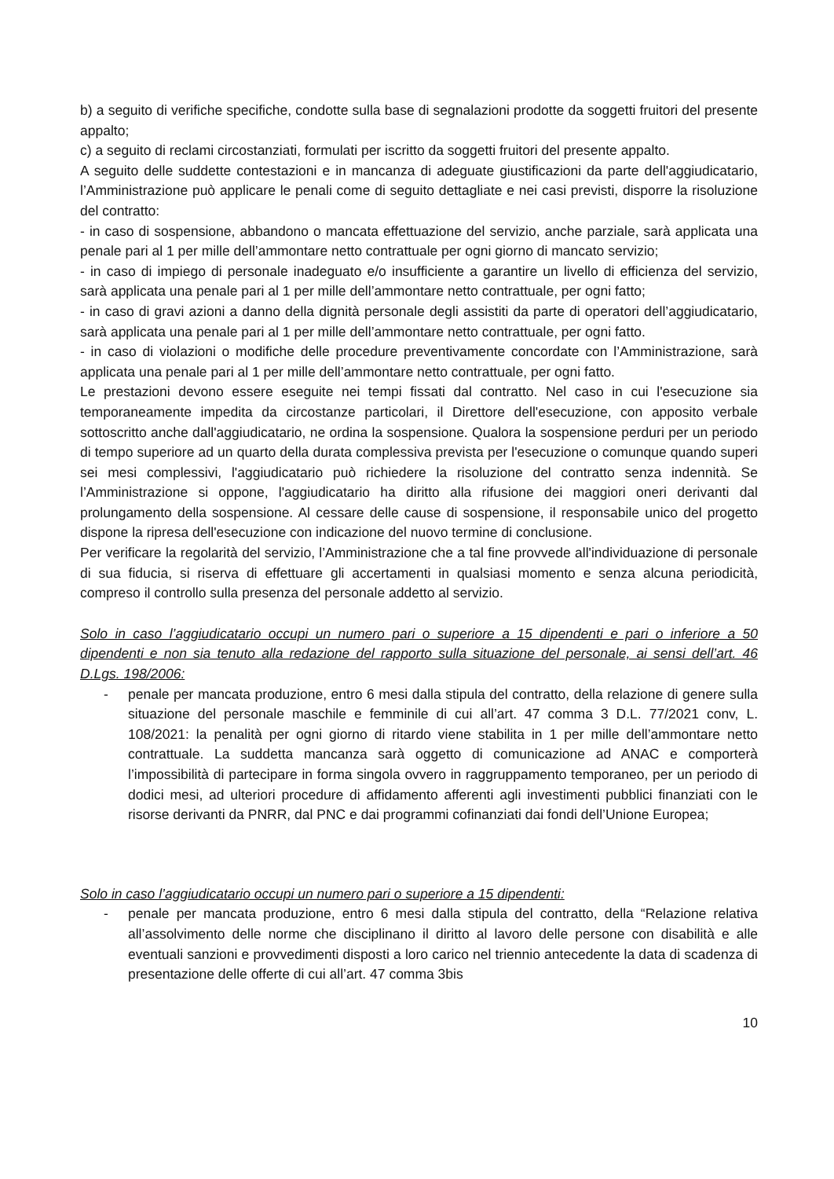b) a seguito di verifiche specifiche, condotte sulla base di segnalazioni prodotte da soggetti fruitori del presente appalto;
c) a seguito di reclami circostanziati, formulati per iscritto da soggetti fruitori del presente appalto.
A seguito delle suddette contestazioni e in mancanza di adeguate giustificazioni da parte dell'aggiudicatario, l’Amministrazione può applicare le penali come di seguito dettagliate e nei casi previsti, disporre la risoluzione del contratto:
- in caso di sospensione, abbandono o mancata effettuazione del servizio, anche parziale, sarà applicata una penale pari al 1 per mille dell’ammontare netto contrattuale per ogni giorno di mancato servizio;
- in caso di impiego di personale inadeguato e/o insufficiente a garantire un livello di efficienza del servizio, sarà applicata una penale pari al 1 per mille dell’ammontare netto contrattuale, per ogni fatto;
- in caso di gravi azioni a danno della dignità personale degli assistiti da parte di operatori dell’aggiudicatario, sarà applicata una penale pari al 1 per mille dell’ammontare netto contrattuale, per ogni fatto.
- in caso di violazioni o modifiche delle procedure preventivamente concordate con l’Amministrazione, sarà applicata una penale pari al 1 per mille dell’ammontare netto contrattuale, per ogni fatto.
Le prestazioni devono essere eseguite nei tempi fissati dal contratto. Nel caso in cui l'esecuzione sia temporaneamente impedita da circostanze particolari, il Direttore dell'esecuzione, con apposito verbale sottoscritto anche dall'aggiudicatario, ne ordina la sospensione. Qualora la sospensione perduri per un periodo di tempo superiore ad un quarto della durata complessiva prevista per l'esecuzione o comunque quando superi sei mesi complessivi, l'aggiudicatario può richiedere la risoluzione del contratto senza indennità. Se l’Amministrazione si oppone, l'aggiudicatario ha diritto alla rifusione dei maggiori oneri derivanti dal prolungamento della sospensione. Al cessare delle cause di sospensione, il responsabile unico del progetto dispone la ripresa dell'esecuzione con indicazione del nuovo termine di conclusione.
Per verificare la regolarità del servizio, l’Amministrazione che a tal fine provvede all'individuazione di personale di sua fiducia, si riserva di effettuare gli accertamenti in qualsiasi momento e senza alcuna periodicità, compreso il controllo sulla presenza del personale addetto al servizio.
Solo in caso l’aggiudicatario occupi un numero pari o superiore a 15 dipendenti e pari o inferiore a 50 dipendenti e non sia tenuto alla redazione del rapporto sulla situazione del personale, ai sensi dell’art. 46 D.Lgs. 198/2006:
- penale per mancata produzione, entro 6 mesi dalla stipula del contratto, della relazione di genere sulla situazione del personale maschile e femminile di cui all’art. 47 comma 3 D.L. 77/2021 conv, L. 108/2021: la penalità per ogni giorno di ritardo viene stabilita in 1 per mille dell’ammontare netto contrattuale. La suddetta mancanza sarà oggetto di comunicazione ad ANAC e comporterà l’impossibilità di partecipare in forma singola ovvero in raggruppamento temporaneo, per un periodo di dodici mesi, ad ulteriori procedure di affidamento afferenti agli investimenti pubblici finanziati con le risorse derivanti da PNRR, dal PNC e dai programmi cofinanziati dai fondi dell’Unione Europea;
Solo in caso l’aggiudicatario occupi un numero pari o superiore a 15 dipendenti:
- penale per mancata produzione, entro 6 mesi dalla stipula del contratto, della “Relazione relativa all’assolvimento delle norme che disciplinano il diritto al lavoro delle persone con disabilità e alle eventuali sanzioni e provvedimenti disposti a loro carico nel triennio antecedente la data di scadenza di presentazione delle offerte di cui all’art. 47 comma 3bis
10